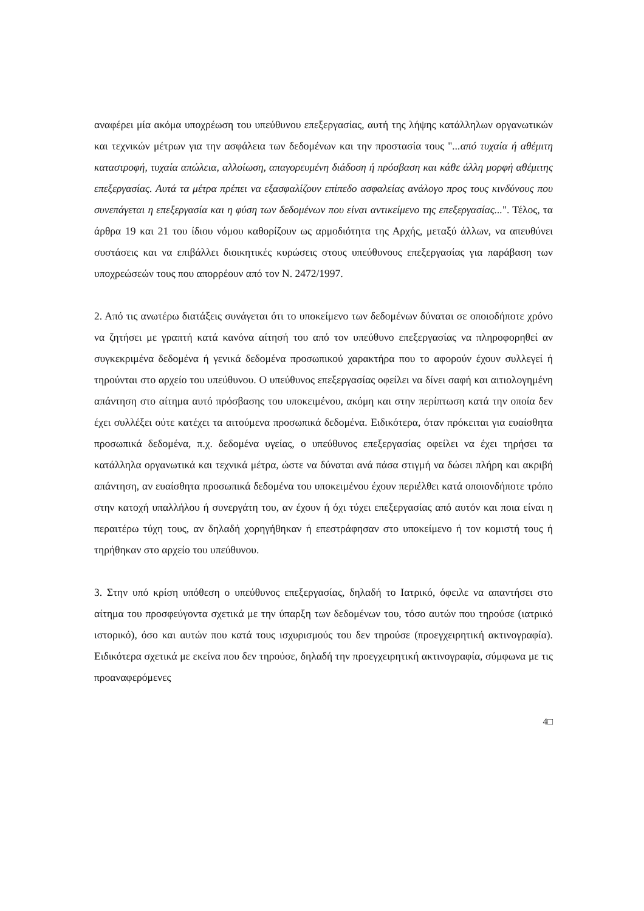αναφέρει μία ακόμα υποχρέωση του υπεύθυνου επεξεργασίας, αυτή της λήψης κατάλληλων οργανωτικών και τεχνικών μέτρων για την ασφάλεια των δεδομένων και την προστασία τους "...από τυχαία ή αθέμιτη καταστροφή, τυχαία απώλεια, αλλοίωση, απαγορευμένη διάδοση ή πρόσβαση και κάθε άλλη μορφή αθέμιτης επεξεργασίας. Αυτά τα μέτρα πρέπει να εξασφαλίζουν επίπεδο ασφαλείας ανάλογο προς τους κινδύνους που συνεπάγεται η επεξεργασία και η φύση των δεδομένων που είναι αντικείμενο της επεξεργασίας...". Τέλος, τα άρθρα 19 και 21 του ίδιου νόμου καθορίζουν ως αρμοδιότητα της Αρχής, μεταξύ άλλων, να απευθύνει συστάσεις και να επιβάλλει διοικητικές κυρώσεις στους υπεύθυνους επεξεργασίας για παράβαση των υποχρεώσεών τους που απορρέουν από τον Ν. 2472/1997.
2. Από τις ανωτέρω διατάξεις συνάγεται ότι το υποκείμενο των δεδομένων δύναται σε οποιοδήποτε χρόνο να ζητήσει με γραπτή κατά κανόνα αίτησή του από τον υπεύθυνο επεξεργασίας να πληροφορηθεί αν συγκεκριμένα δεδομένα ή γενικά δεδομένα προσωπικού χαρακτήρα που το αφορούν έχουν συλλεγεί ή τηρούνται στο αρχείο του υπεύθυνου. Ο υπεύθυνος επεξεργασίας οφείλει να δίνει σαφή και αιτιολογημένη απάντηση στο αίτημα αυτό πρόσβασης του υποκειμένου, ακόμη και στην περίπτωση κατά την οποία δεν έχει συλλέξει ούτε κατέχει τα αιτούμενα προσωπικά δεδομένα. Ειδικότερα, όταν πρόκειται για ευαίσθητα προσωπικά δεδομένα, π.χ. δεδομένα υγείας, ο υπεύθυνος επεξεργασίας οφείλει να έχει τηρήσει τα κατάλληλα οργανωτικά και τεχνικά μέτρα, ώστε να δύναται ανά πάσα στιγμή να δώσει πλήρη και ακριβή απάντηση, αν ευαίσθητα προσωπικά δεδομένα του υποκειμένου έχουν περιέλθει κατά οποιονδήποτε τρόπο στην κατοχή υπαλλήλου ή συνεργάτη του, αν έχουν ή όχι τύχει επεξεργασίας από αυτόν και ποια είναι η περαιτέρω τύχη τους, αν δηλαδή χορηγήθηκαν ή επεστράφησαν στο υποκείμενο ή τον κομιστή τους ή τηρήθηκαν στο αρχείο του υπεύθυνου.
3. Στην υπό κρίση υπόθεση ο υπεύθυνος επεξεργασίας, δηλαδή το Ιατρικό, όφειλε να απαντήσει στο αίτημα του προσφεύγοντα σχετικά με την ύπαρξη των δεδομένων του, τόσο αυτών που τηρούσε (ιατρικό ιστορικό), όσο και αυτών που κατά τους ισχυρισμούς του δεν τηρούσε (προεγχειρητική ακτινογραφία). Ειδικότερα σχετικά με εκείνα που δεν τηρούσε, δηλαδή την προεγχειρητική ακτινογραφία, σύμφωνα με τις προαναφερόμενες
4□